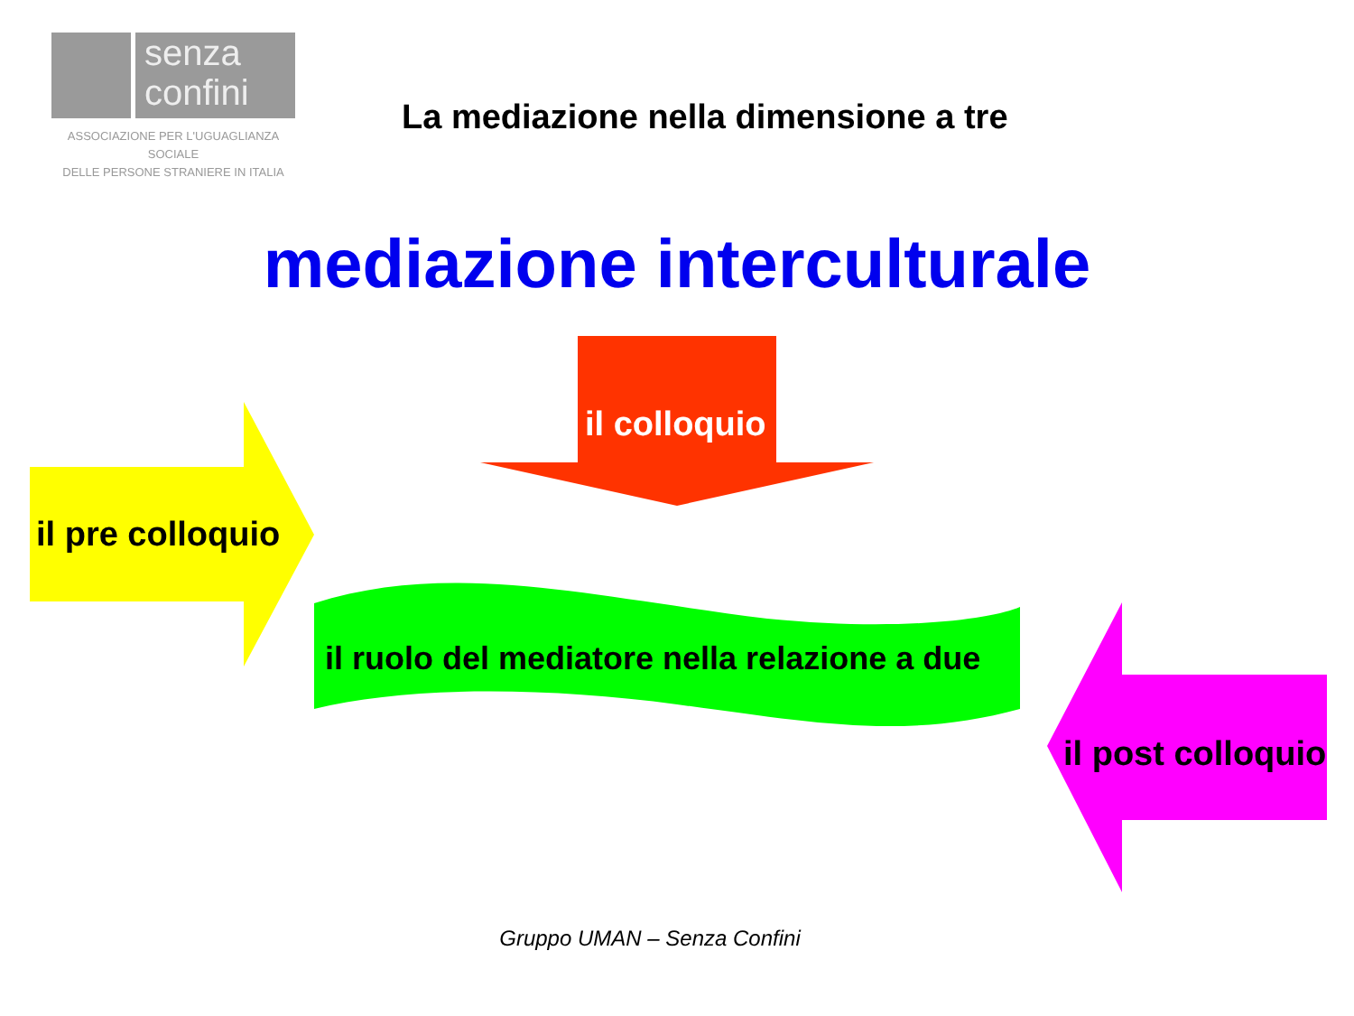senza
confini
ASSOCIAZIONE PER L'UGUAGLIANZA SOCIALE
DELLE PERSONE STRANIERE IN ITALIA
La mediazione nella dimensione a tre
mediazione interculturale
il colloquio
il pre colloquio
il ruolo del mediatore nella relazione a due
il post colloquio
Gruppo UMAN – Senza Confini